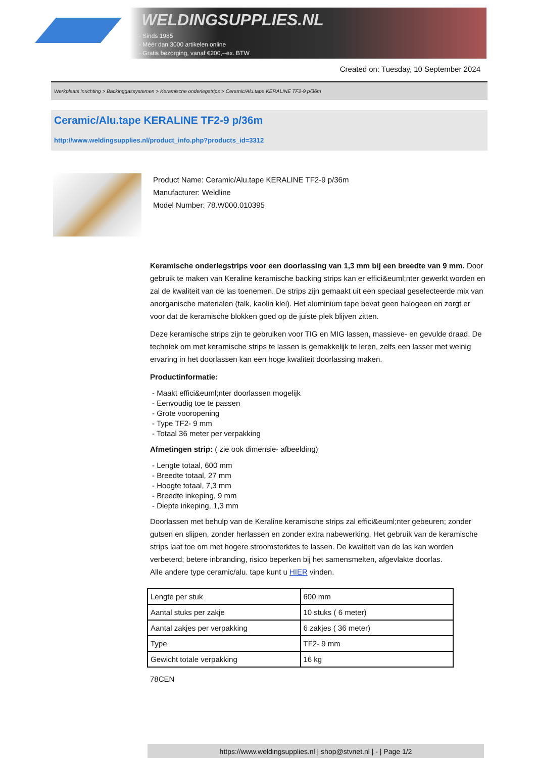WELDINGSUPPLIES.NL
- Sinds 1985
- Méér dan 3000 artikelen online
- Gratis bezorging, vanaf €200,--ex. BTW
Created on: Tuesday, 10 September 2024
Werkplaats inrichting > Backinggassystemen > Keramische onderlegstrips > Ceramic/Alu.tape KERALINE TF2-9 p/36m
Ceramic/Alu.tape KERALINE TF2-9 p/36m
http://www.weldingsupplies.nl/product_info.php?products_id=3312
Product Name: Ceramic/Alu.tape KERALINE TF2-9 p/36m
Manufacturer: Weldline
Model Number: 78.W000.010395
Keramische onderlegstrips voor een doorlassing van 1,3 mm bij een breedte van 9 mm. Door gebruik te maken van Keraline keramische backing strips kan er effici&euml;nter gewerkt worden en zal de kwaliteit van de las toenemen. De strips zijn gemaakt uit een speciaal geselecteerde mix van anorganische materialen (talk, kaolin klei). Het aluminium tape bevat geen halogeen en zorgt er voor dat de keramische blokken goed op de juiste plek blijven zitten.
Deze keramische strips zijn te gebruiken voor TIG en MIG lassen, massieve- en gevulde draad. De techniek om met keramische strips te lassen is gemakkelijk te leren, zelfs een lasser met weinig ervaring in het doorlassen kan een hoge kwaliteit doorlassing maken.
Productinformatie:
- Maakt effici&euml;nter doorlassen mogelijk
- Eenvoudig toe te passen
- Grote vooropening
- Type TF2- 9 mm
- Totaal 36 meter per verpakking
Afmetingen strip: ( zie ook dimensie- afbeelding)
- Lengte totaal, 600 mm
- Breedte totaal, 27 mm
- Hoogte totaal, 7,3 mm
- Breedte inkeping, 9 mm
- Diepte inkeping, 1,3 mm
Doorlassen met behulp van de Keraline keramische strips zal effici&euml;nter gebeuren; zonder gutsen en slijpen, zonder herlassen en zonder extra nabewerking. Het gebruik van de keramische strips laat toe om met hogere stroomsterktes te lassen. De kwaliteit van de las kan worden verbeterd; betere inbranding, risico beperken bij het samensmelten, afgevlakte doorlas.
Alle andere type ceramic/alu. tape kunt u HIER vinden.
| Lengte per stuk | 600 mm |
| Aantal stuks per zakje | 10 stuks ( 6 meter) |
| Aantal zakjes per verpakking | 6 zakjes ( 36 meter) |
| Type | TF2- 9 mm |
| Gewicht totale verpakking | 16 kg |
78CEN
https://www.weldingsupplies.nl | shop@stvnet.nl | - | Page 1/2